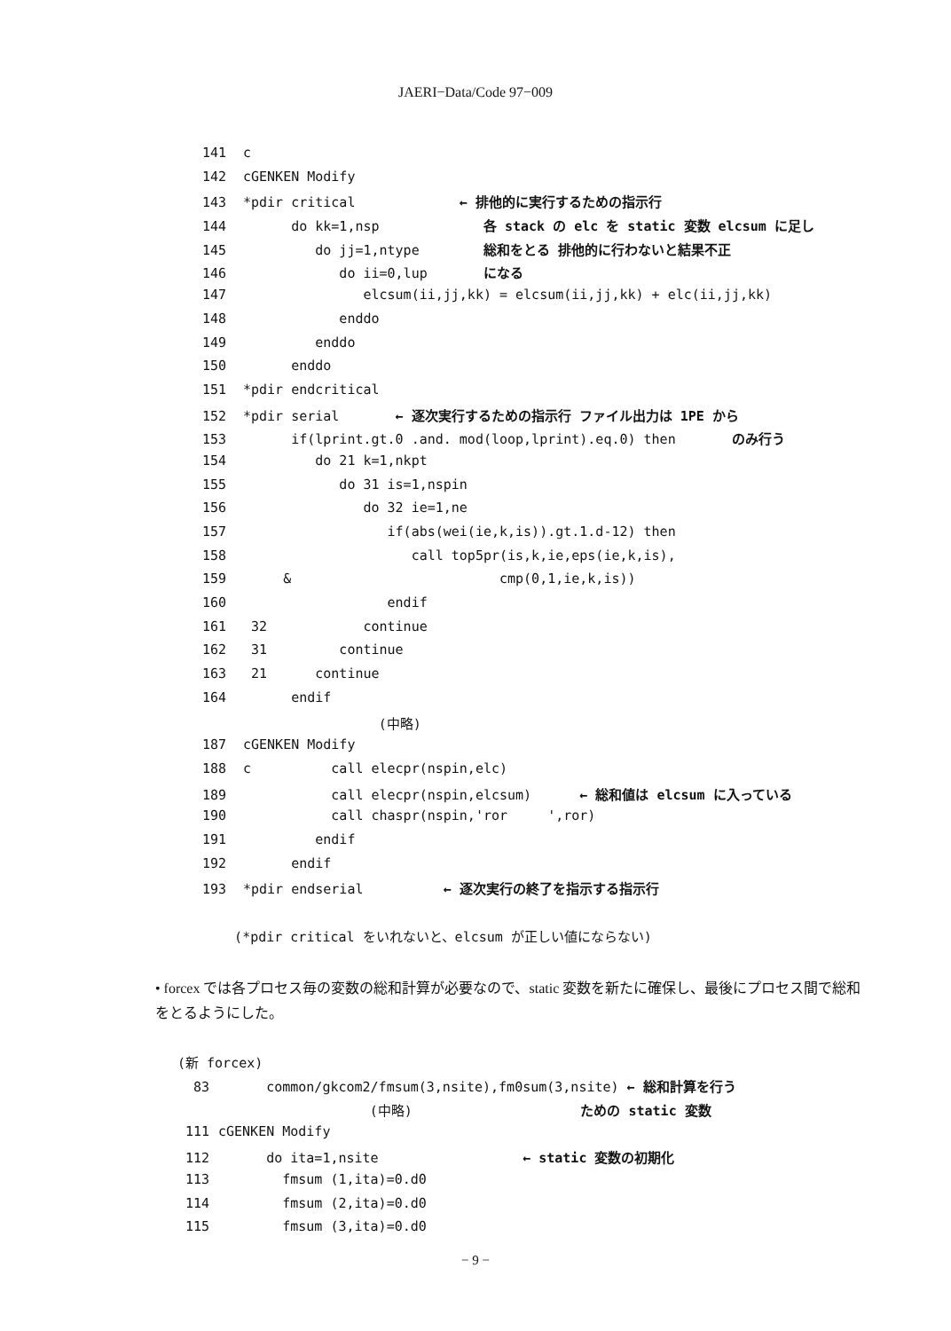JAERI−Data/Code 97−009
141 c
142 cGENKEN Modify
143 *pdir critical ← 排他的に実行するための指示行
144 do kk=1,nsp 各 stack の elc を static 変数 elcsum に足し
145 do jj=1,ntype 総和をとる 排他的に行わないと結果不正
146 do ii=0,lup になる
147 elcsum(ii,jj,kk) = elcsum(ii,jj,kk) + elc(ii,jj,kk)
148 enddo
149 enddo
150 enddo
151 *pdir endcritical
152 *pdir serial ← 逐次実行するための指示行 ファイル出力は 1PE から
153 if(lprint.gt.0 .and. mod(loop,lprint).eq.0) then のみ行う
154 do 21 k=1,nkpt
155 do 31 is=1,nspin
156 do 32 ie=1,ne
157 if(abs(wei(ie,k,is)).gt.1.d-12) then
158 call top5pr(is,k,ie,eps(ie,k,is),
159 & cmp(0,1,ie,k,is))
160 endif
161 32 continue
162 31 continue
163 21 continue
164 endif
(中略)
187 cGENKEN Modify
188 c call elecpr(nspin,elc)
189 call elecpr(nspin,elcsum) ← 総和値は elcsum に入っている
190 call chaspr(nspin,'ror ',ror)
191 endif
192 endif
193 *pdir endserial ← 逐次実行の終了を指示する指示行
(*pdir critical をいれないと、elcsum が正しい値にならない)
• forcex では各プロセス毎の変数の総和計算が必要なので、static 変数を新たに確保し、最後にプロセス間で総和をとるようにした。
(新 forcex)
83 common/gkcom2/fmsum(3,nsite),fm0sum(3,nsite) ← 総和計算を行う
(中略) ための static 変数
111 cGENKEN Modify
112 do ita=1,nsite ← static 変数の初期化
113 fmsum (1,ita)=0.d0
114 fmsum (2,ita)=0.d0
115 fmsum (3,ita)=0.d0
− 9 −